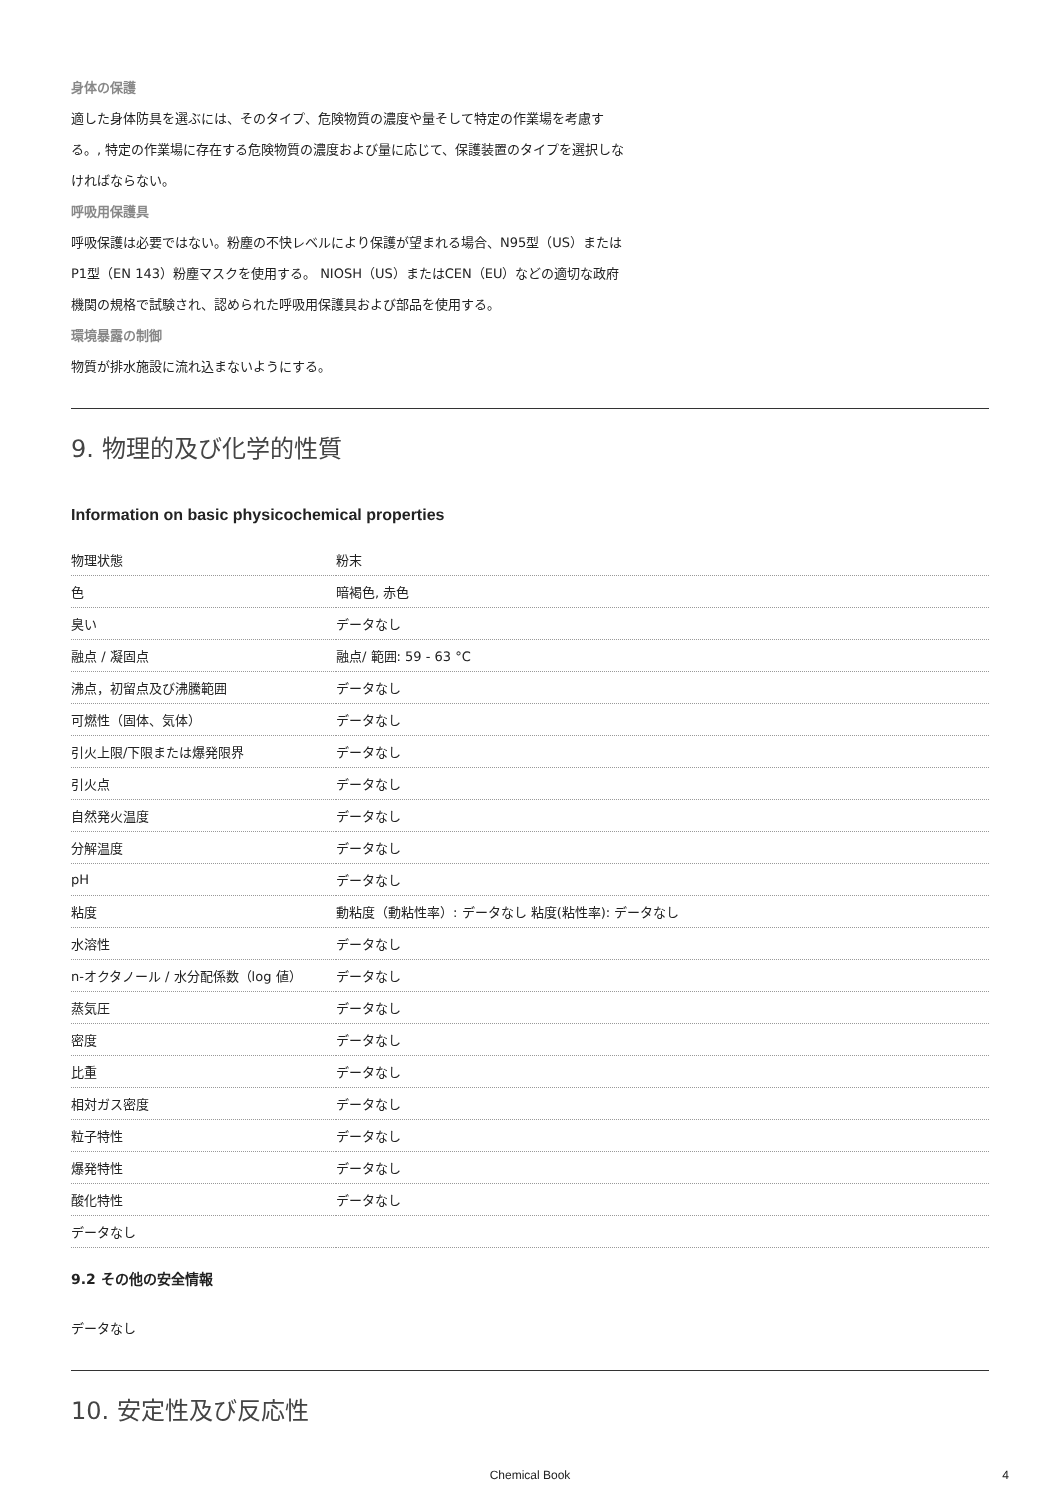身体の保護
適した身体防具を選ぶには、そのタイプ、危険物質の濃度や量そして特定の作業場を考慮す
る。, 特定の作業場に存在する危険物質の濃度および量に応じて、保護装置のタイプを選択しな
ければならない。
呼吸用保護具
呼吸保護は必要ではない。粉塵の不快レベルにより保護が望まれる場合、N95型（US）または
P1型（EN 143）粉塵マスクを使用する。 NIOSH（US）またはCEN（EU）などの適切な政府
機関の規格で試験され、認められた呼吸用保護具および部品を使用する。
環境暴露の制御
物質が排水施設に流れ込まないようにする。
9. 物理的及び化学的性質
Information on basic physicochemical properties
| 物理状態 | 粉末 |
| 色 | 暗褐色, 赤色 |
| 臭い | データなし |
| 融点 / 凝固点 | 融点/ 範囲: 59 - 63 °C |
| 沸点，初留点及び沸騰範囲 | データなし |
| 可燃性（固体、気体） | データなし |
| 引火上限/下限または爆発限界 | データなし |
| 引火点 | データなし |
| 自然発火温度 | データなし |
| 分解温度 | データなし |
| pH | データなし |
| 粘度 | 動粘度（動粘性率）: データなし 粘度(粘性率): データなし |
| 水溶性 | データなし |
| n-オクタノール / 水分配係数（log 値） | データなし |
| 蒸気圧 | データなし |
| 密度 | データなし |
| 比重 | データなし |
| 相対ガス密度 | データなし |
| 粒子特性 | データなし |
| 爆発特性 | データなし |
| 酸化特性 | データなし |
| データなし | |
9.2 その他の安全情報
データなし
10. 安定性及び反応性
Chemical Book
4